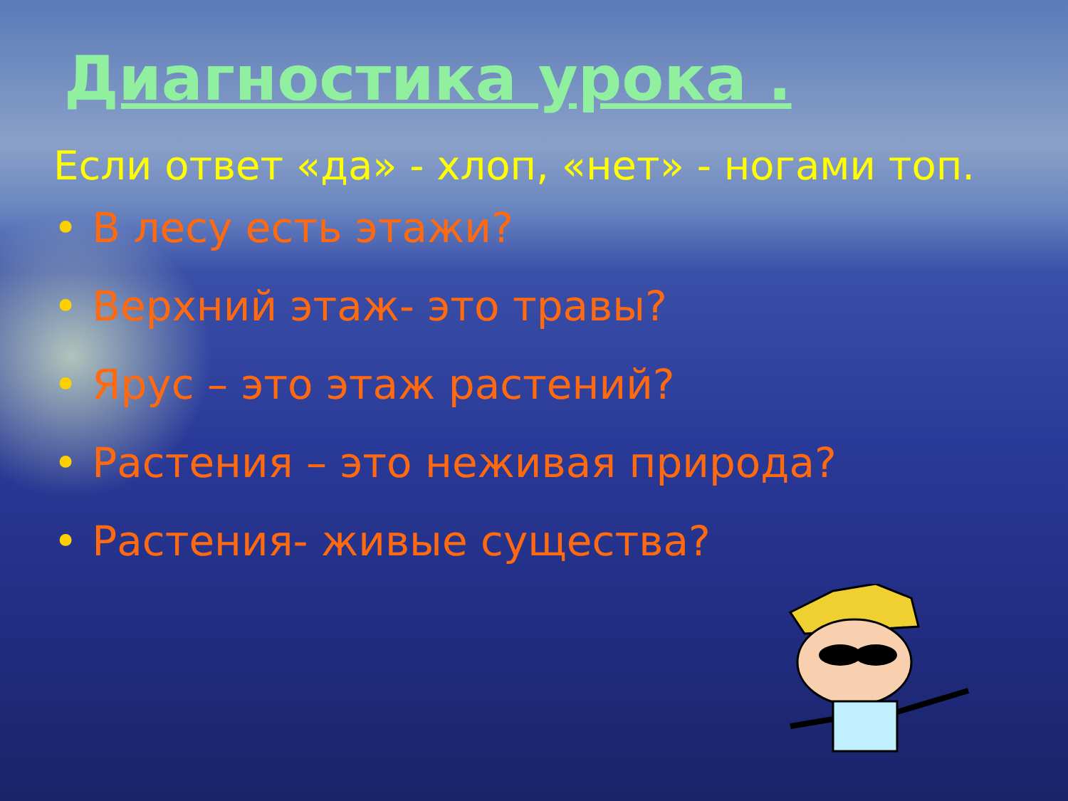Диагностика урока .
Если ответ «да» - хлоп, «нет» - ногами топ.
• В лесу есть этажи?
• Верхний этаж- это травы?
• Ярус – это этаж растений?
• Растения – это неживая природа?
• Растения- живые существа?